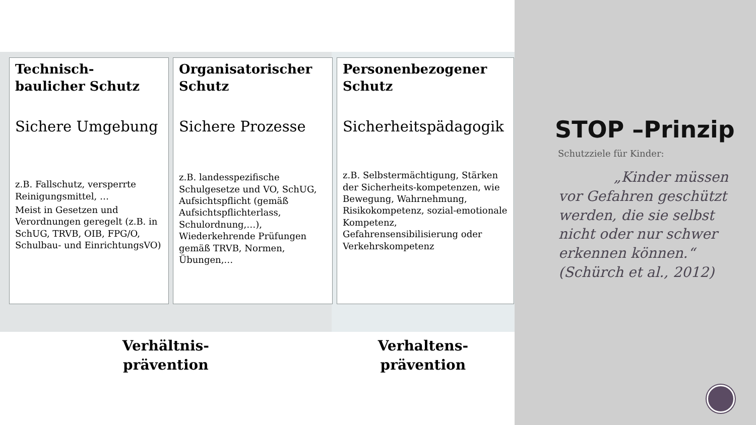Technisch-baulicher Schutz
Sichere Umgebung
z.B. Fallschutz, versperrte Reinigungsmittel, …
Meist in Gesetzen und Verordnungen geregelt (z.B. in SchUG, TRVB, OIB, FPG/O, Schulbau- und EinrichtungsVO)
Organisatorischer Schutz
Sichere Prozesse
z.B. landesspezifische Schulgesetze und VO, SchUG, Aufsichtspflicht (gemäß Aufsichtspflichterlass, Schulordnung,…), Wiederkehrende Prüfungen gemäß TRVB, Normen, Übungen,…
Personenbezogener Schutz
Sicherheitspädagogik
z.B. Selbstermächtigung, Stärken der Sicherheits-kompetenzen, wie Bewegung, Wahrnehmung, Risikokompetenz, sozial-emotionale Kompetenz, Gefahrensensibilisierung oder Verkehrskompetenz
Verhältnis-
prävention
Verhaltens-
prävention
STOP –Prinzip
Schutzziele für Kinder:
„Kinder müssen vor Gefahren geschützt werden, die sie selbst nicht oder nur schwer erkennen können.“ (Schürch et al., 2012)